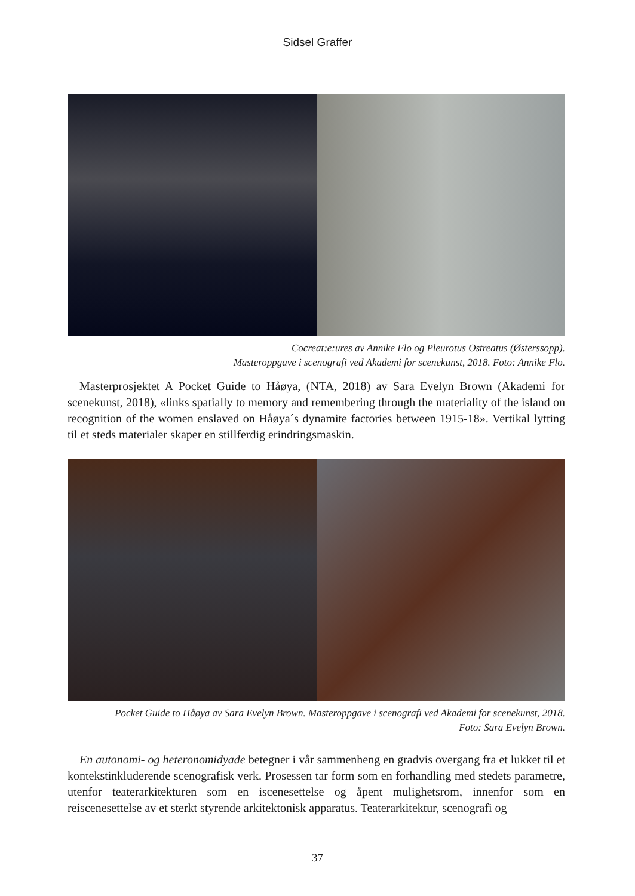Sidsel Graffer
Cocreat:e:ures av Annike Flo og Pleurotus Ostreatus (Østerssopp).
Masteroppgave i scenografi ved Akademi for scenekunst, 2018. Foto: Annike Flo.
Masterprosjektet A Pocket Guide to Håøya, (NTA, 2018) av Sara Evelyn Brown (Akademi for scenekunst, 2018), «links spatially to memory and remembering through the materiality of the island on recognition of the women enslaved on Håøya´s dynamite factories between 1915-18». Vertikal lytting til et steds materialer skaper en stillferdig erindringsmaskin.
Pocket Guide to Håøya av Sara Evelyn Brown. Masteroppgave i scenografi ved Akademi for scenekunst, 2018.
Foto: Sara Evelyn Brown.
En autonomi- og heteronomidyade betegner i vår sammenheng en gradvis overgang fra et lukket til et kontekstinkluderende scenografisk verk. Prosessen tar form som en forhandling med stedets parametre, utenfor teaterarkitekturen som en iscenesettelse og åpent mulighetsrom, innenfor som en reiscenesettelse av et sterkt styrende arkitektonisk apparatus. Teaterarkitektur, scenografi og
37